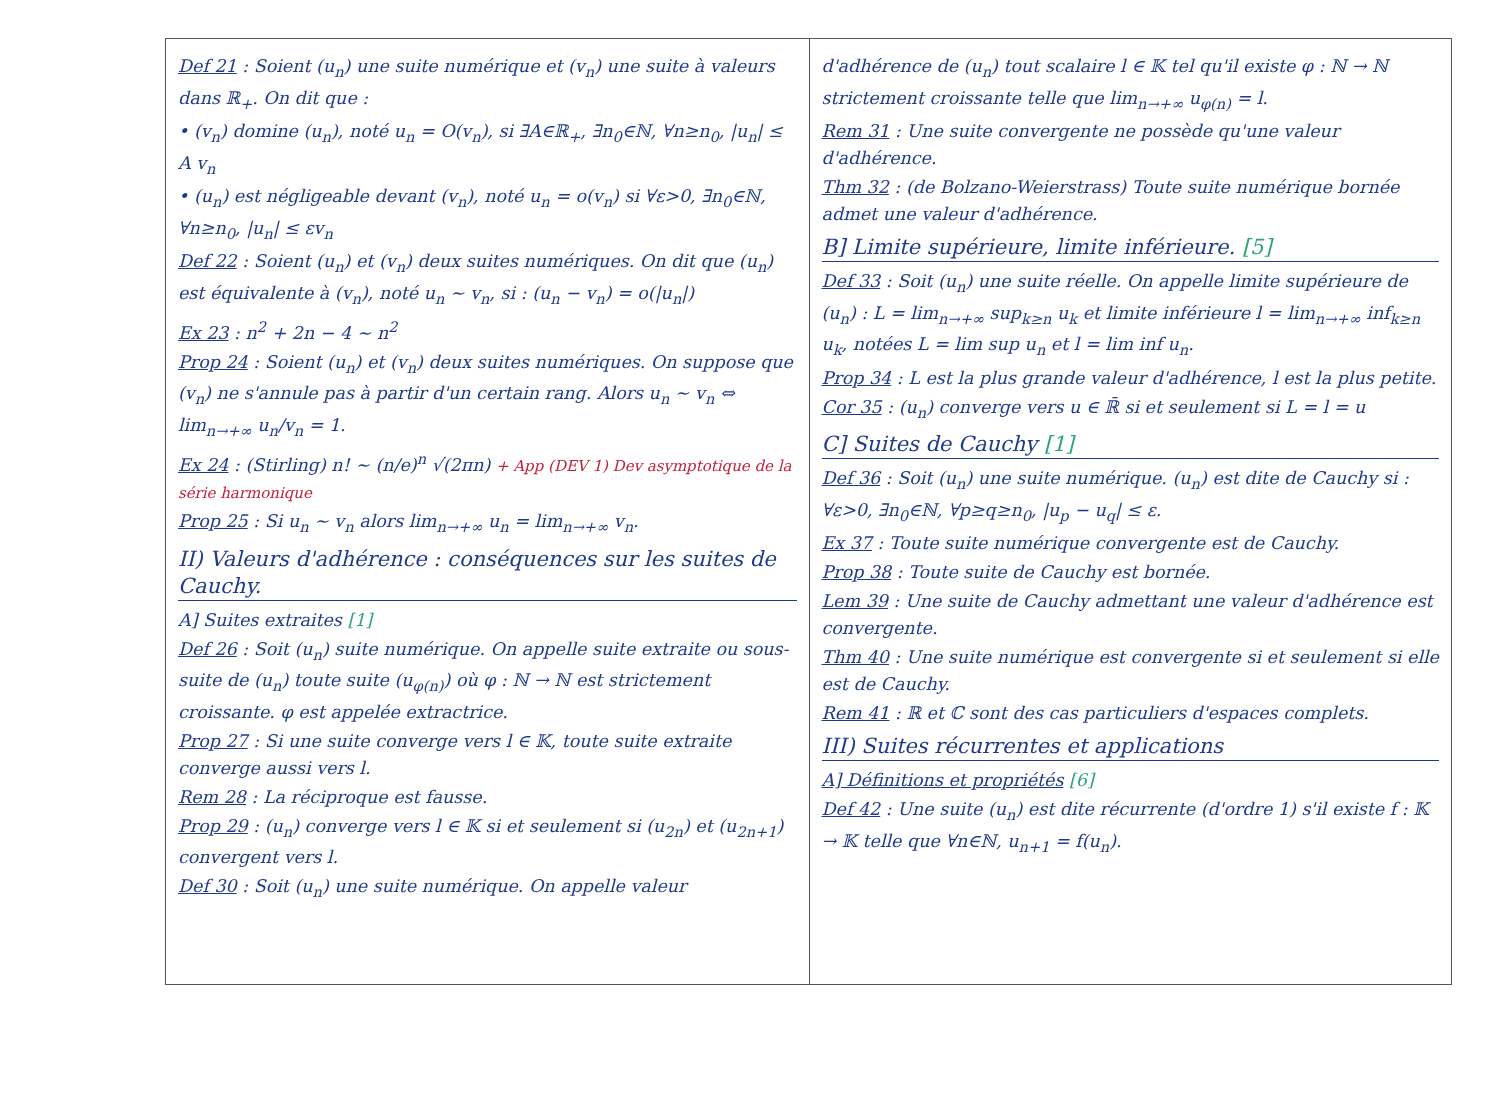Def 21 : Soient (u<sub>n</sub>) une suite numérique et (v<sub>n</sub>) une suite à valeurs dans ℝ<sub>+</sub>. On dit que :
• (v<sub>n</sub>) domine (u<sub>n</sub>), noté u<sub>n</sub> = O(v<sub>n</sub>), si ∃A∈ℝ<sub>+</sub>, ∃n<sub>0</sub>∈ℕ, ∀n≥n<sub>0</sub>, |u<sub>n</sub>| ≤ A v<sub>n</sub>
• (u<sub>n</sub>) est négligeable devant (v<sub>n</sub>), noté u<sub>n</sub> = o(v<sub>n</sub>) si ∀ε>0, ∃n<sub>0</sub>∈ℕ, ∀n≥n<sub>0</sub>, |u<sub>n</sub>| ≤ εv<sub>n</sub>
Def 22 : Soient (u<sub>n</sub>) et (v<sub>n</sub>) deux suites numériques. On dit que (u<sub>n</sub>) est équivalente à (v<sub>n</sub>), noté u<sub>n</sub> ∼ v<sub>n</sub>, si : (u<sub>n</sub> − v<sub>n</sub>) = o(|u<sub>n</sub>|)
Ex 23 : n<sup>2</sup> + 2n − 4 ∼ n<sup>2</sup>
Prop 24 : Soient (u<sub>n</sub>) et (v<sub>n</sub>) deux suites numériques. On suppose que (v<sub>n</sub>) ne s'annule pas à partir d'un certain rang. Alors u<sub>n</sub> ∼ v<sub>n</sub> ⇔ lim<sub>n→+∞</sub> u<sub>n</sub>/v<sub>n</sub> = 1.
Ex 24 : (Stirling) n! ∼ (n/e)<sup>n</sup> √(2πn) + App (DEV 1) Dev asymptotique de la série harmonique
Prop 25 : Si u<sub>n</sub> ∼ v<sub>n</sub> alors lim<sub>n→+∞</sub> u<sub>n</sub> = lim<sub>n→+∞</sub> v<sub>n</sub>.
II) Valeurs d'adhérence : conséquences sur les suites de Cauchy.
A] Suites extraites [1]
Def 26 : Soit (u<sub>n</sub>) suite numérique. On appelle suite extraite ou sous-suite de (u<sub>n</sub>) toute suite (u<sub>φ(n)</sub>) où φ : ℕ → ℕ est strictement croissante. φ est appelée extractrice.
Prop 27 : Si une suite converge vers l ∈ 𝕂, toute suite extraite converge aussi vers l.
Rem 28 : La réciproque est fausse.
Prop 29 : (u<sub>n</sub>) converge vers l ∈ 𝕂 si et seulement si (u<sub>2n</sub>) et (u<sub>2n+1</sub>) convergent vers l.
Def 30 : Soit (u<sub>n</sub>) une suite numérique. On appelle valeur
d'adhérence de (u<sub>n</sub>) tout scalaire l ∈ 𝕂 tel qu'il existe φ : ℕ → ℕ strictement croissante telle que lim<sub>n→+∞</sub> u<sub>φ(n)</sub> = l.
Rem 31 : Une suite convergente ne possède qu'une valeur d'adhérence.
Thm 32 : (de Bolzano-Weierstrass) Toute suite numérique bornée admet une valeur d'adhérence.
B] Limite supérieure, limite inférieure. [5]
Def 33 : Soit (u<sub>n</sub>) une suite réelle. On appelle limite supérieure de (u<sub>n</sub>) : L = lim<sub>n→+∞</sub> sup<sub>k≥n</sub> u<sub>k</sub> et limite inférieure l = lim<sub>n→+∞</sub> inf<sub>k≥n</sub> u<sub>k</sub>, notées L = lim sup u<sub>n</sub> et l = lim inf u<sub>n</sub>.
Prop 34 : L est la plus grande valeur d'adhérence, l est la plus petite.
Cor 35 : (u<sub>n</sub>) converge vers u ∈ ℝ̄ si et seulement si L = l = u
C] Suites de Cauchy [1]
Def 36 : Soit (u<sub>n</sub>) une suite numérique. (u<sub>n</sub>) est dite de Cauchy si : ∀ε>0, ∃n<sub>0</sub>∈ℕ, ∀p≥q≥n<sub>0</sub>, |u<sub>p</sub> − u<sub>q</sub>| ≤ ε.
Ex 37 : Toute suite numérique convergente est de Cauchy.
Prop 38 : Toute suite de Cauchy est bornée.
Lem 39 : Une suite de Cauchy admettant une valeur d'adhérence est convergente.
Thm 40 : Une suite numérique est convergente si et seulement si elle est de Cauchy.
Rem 41 : ℝ et ℂ sont des cas particuliers d'espaces complets.
III) Suites récurrentes et applications
A] Définitions et propriétés [6]
Def 42 : Une suite (u<sub>n</sub>) est dite récurrente (d'ordre 1) s'il existe f : 𝕂 → 𝕂 telle que ∀n∈ℕ, u<sub>n+1</sub> = f(u<sub>n</sub>).